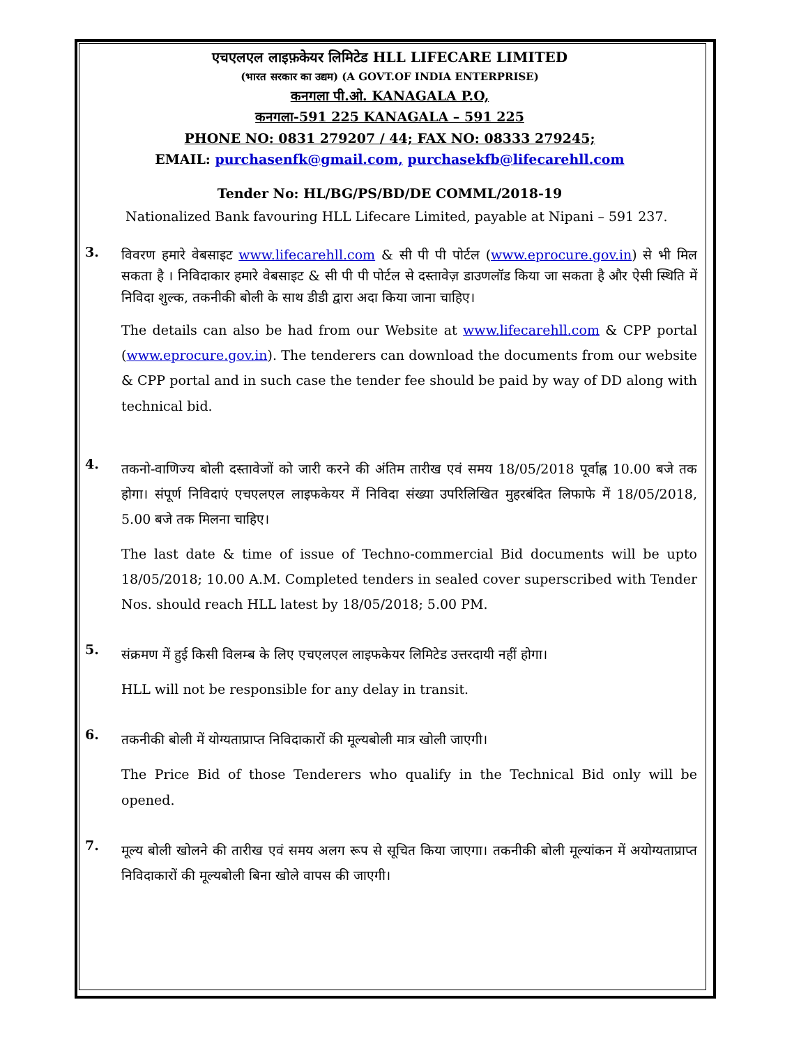एचएलएल लाइफ़केयर लिमिटेड HLL LIFECARE LIMITED
(भारत सरकार का उद्यम) (A GOVT.OF INDIA ENTERPRISE)
कनगला पी.ओ. KANAGALA P.O,
कनगला-591 225 KANAGALA – 591 225
PHONE NO: 0831 279207 / 44; FAX NO: 08333 279245;
EMAIL: purchasenfk@gmail.com, purchasekfb@lifecarehll.com
Tender No: HL/BG/PS/BD/DE COMML/2018-19
Nationalized Bank favouring HLL Lifecare Limited, payable at Nipani – 591 237.
3.
विवरण हमारे वेबसाइट www.lifecarehll.com & सी पी पी पोर्टल (www.eprocure.gov.in) से भी मिल सकता है । निविदाकार हमारे वेबसाइट & सी पी पी पोर्टल से दस्तावेज़ डाउणलॉड किया जा सकता है और ऐसी स्थिति में निविदा शुल्क, तकनीकी बोली के साथ डीडी द्वारा अदा किया जाना चाहिए।
The details can also be had from our Website at www.lifecarehll.com & CPP portal (www.eprocure.gov.in). The tenderers can download the documents from our website & CPP portal and in such case the tender fee should be paid by way of DD along with technical bid.
4.
तकनो-वाणिज्य बोली दस्तावेजों को जारी करने की अंतिम तारीख एवं समय 18/05/2018 पूर्वाह्न 10.00 बजे तक होगा। संपूर्ण निविदाएं एचएलएल लाइफकेयर में निविदा संख्या उपरिलिखित मुहरबंदित लिफाफे में 18/05/2018, 5.00 बजे तक मिलना चाहिए।
The last date & time of issue of Techno-commercial Bid documents will be upto 18/05/2018; 10.00 A.M. Completed tenders in sealed cover superscribed with Tender Nos. should reach HLL latest by 18/05/2018; 5.00 PM.
5.
संक्रमण में हुई किसी विलम्ब के लिए एचएलएल लाइफकेयर लिमिटेड उत्तरदायी नहीं होगा।
HLL will not be responsible for any delay in transit.
6.
तकनीकी बोली में योग्यताप्राप्त निविदाकारों की मूल्यबोली मात्र खोली जाएगी।
The Price Bid of those Tenderers who qualify in the Technical Bid only will be opened.
7.
मूल्य बोली खोलने की तारीख एवं समय अलग रूप से सूचित किया जाएगा। तकनीकी बोली मूल्यांकन में अयोग्यताप्राप्त निविदाकारों की मूल्यबोली बिना खोले वापस की जाएगी।